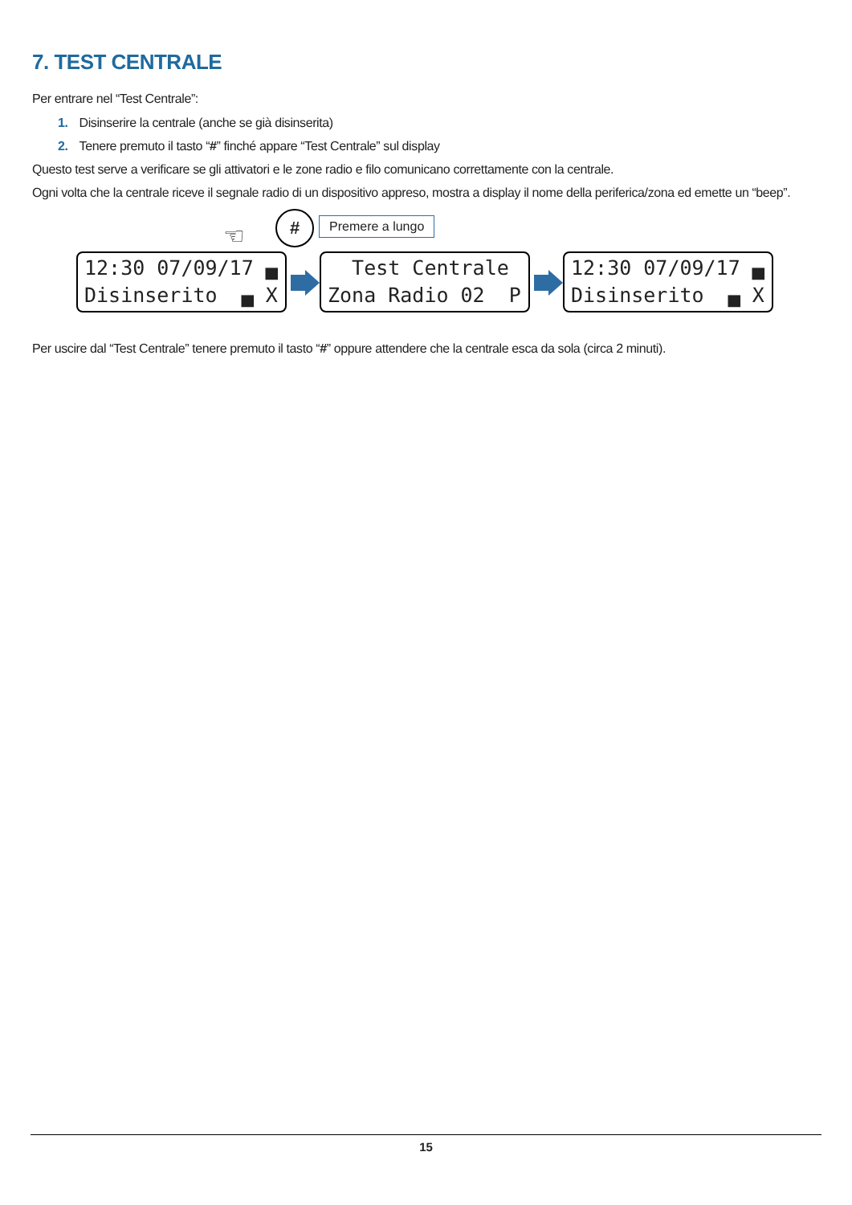7. TEST CENTRALE
Per entrare nel “Test Centrale”:
1. Disinserire la centrale (anche se già disinserita)
2. Tenere premuto il tasto “#” finché appare “Test Centrale” sul display
Questo test serve a verificare se gli attivatori e le zone radio e filo comunicano correttamente con la centrale.
Ogni volta che la centrale riceve il segnale radio di un dispositivo appreso, mostra a display il nome della periferica/zona ed emette un “beep”.
☜
# Premere a lungo
12:30 07/09/17 ▄ Disinserito ▄ X
Test Centrale Zona Radio 02 P
12:30 07/09/17 ▄ Disinserito ▄ X
Per uscire dal “Test Centrale” tenere premuto il tasto “#” oppure attendere che la centrale esca da sola (circa 2 minuti).
15